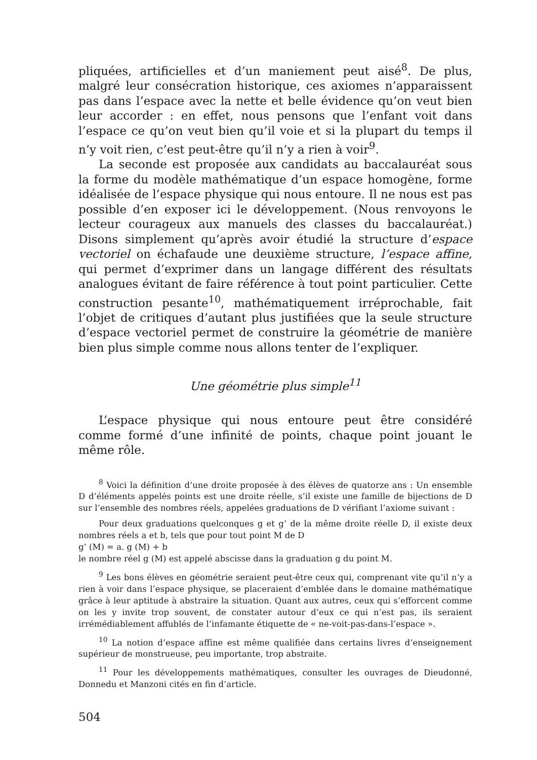pliquées, artificielles et d’un maniement peut aisé<sup>8</sup>. De plus, malgré leur consécration historique, ces axiomes n’apparaissent pas dans l’espace avec la nette et belle évidence qu’on veut bien leur accorder : en effet, nous pensons que l’enfant voit dans l’espace ce qu’on veut bien qu’il voie et si la plupart du temps il n’y voit rien, c’est peut-être qu’il n’y a rien à voir<sup>9</sup>.
La seconde est proposée aux candidats au baccalauréat sous la forme du modèle mathématique d’un espace homogène, forme idéalisée de l’espace physique qui nous entoure. Il ne nous est pas possible d’en exposer ici le développement. (Nous renvoyons le lecteur courageux aux manuels des classes du baccalauréat.) Disons simplement qu’après avoir étudié la structure d’espace vectoriel on échafaude une deuxième structure, l’espace affine, qui permet d’exprimer dans un langage différent des résultats analogues évitant de faire référence à tout point particulier. Cette construction pesante<sup>10</sup>, mathématiquement irréprochable, fait l’objet de critiques d’autant plus justifiées que la seule structure d’espace vectoriel permet de construire la géométrie de manière bien plus simple comme nous allons tenter de l’expliquer.
Une géométrie plus simple<sup>11</sup>
L’espace physique qui nous entoure peut être considéré comme formé d’une infinité de points, chaque point jouant le même rôle.
<sup>8</sup> Voici la définition d’une droite proposée à des élèves de quatorze ans : Un ensemble D d’éléments appelés points est une droite réelle, s’il existe une famille de bijections de D sur l’ensemble des nombres réels, appelées graduations de D vérifiant l’axiome suivant :
Pour deux graduations quelconques g et g’ de la même droite réelle D, il existe deux nombres réels a et b, tels que pour tout point M de D
g’ (M) = a. g (M) + b
le nombre réel g (M) est appelé abscisse dans la graduation g du point M.
<sup>9</sup> Les bons élèves en géométrie seraient peut-être ceux qui, comprenant vite qu’il n’y a rien à voir dans l’espace physique, se placeraient d’emblée dans le domaine mathématique grâce à leur aptitude à abstraire la situation. Quant aux autres, ceux qui s’efforcent comme on les y invite trop souvent, de constater autour d’eux ce qui n’est pas, ils seraient irrémédiablement affublés de l’infamante étiquette de « ne-voit-pas-dans-l’espace ».
<sup>10</sup> La notion d’espace affine est même qualifiée dans certains livres d’enseignement supérieur de monstrueuse, peu importante, trop abstraite.
<sup>11</sup> Pour les développements mathématiques, consulter les ouvrages de Dieudonné, Donnedu et Manzoni cités en fin d’article.
504